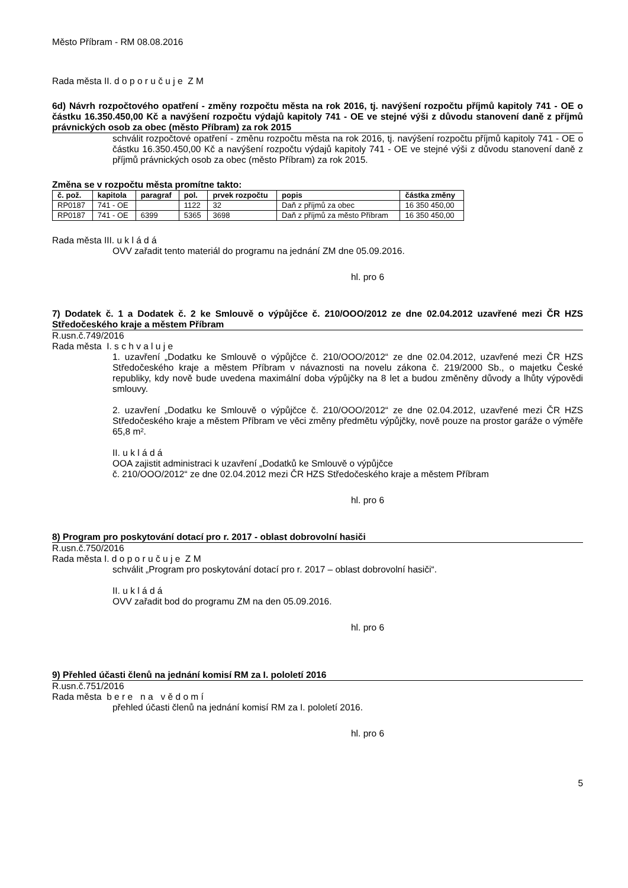Město Příbram - RM 08.08.2016
Rada města II. d o p o r u č u j e Z M
6d) Návrh rozpočtového opatření - změny rozpočtu města na rok 2016, tj. navýšení rozpočtu příjmů kapitoly 741 - OE o částku 16.350.450,00 Kč a navýšení rozpočtu výdajů kapitoly 741 - OE ve stejné výši z důvodu stanovení daně z příjmů právnických osob za obec (město Příbram) za rok 2015
schválit rozpočtové opatření - změnu rozpočtu města na rok 2016, tj. navýšení rozpočtu příjmů kapitoly 741 - OE o částku 16.350.450,00 Kč a navýšení rozpočtu výdajů kapitoly 741 - OE ve stejné výši z důvodu stanovení daně z příjmů právnických osob za obec (město Příbram) za rok 2015.
Změna se v rozpočtu města promítne takto:
| č. pož. | kapitola | paragraf | pol. | prvek rozpočtu | popis | částka změny |
| --- | --- | --- | --- | --- | --- | --- |
| RP0187 | 741 - OE | | 1122 | 32 | Daň z příjmů za obec | 16 350 450,00 |
| RP0187 | 741 - OE | 6399 | 5365 | 3698 | Daň z příjmů za město Příbram | 16 350 450,00 |
Rada města III. u k l á d á
OVV zařadit tento materiál do programu na jednání ZM dne 05.09.2016.
hl. pro 6
7) Dodatek č. 1 a Dodatek č. 2 ke Smlouvě o výpůjčce č. 210/OOO/2012 ze dne 02.04.2012 uzavřené mezi ČR HZS Středočeského kraje a městem Příbram
R.usn.č.749/2016
Rada města I. s c h v a l u j e
1. uzavření „Dodatku ke Smlouvě o výpůjčce č. 210/OOO/2012“ ze dne 02.04.2012, uzavřené mezi ČR HZS Středočeského kraje a městem Příbram v návaznosti na novelu zákona č. 219/2000 Sb., o majetku České republiky, kdy nově bude uvedena maximální doba výpůjčky na 8 let a budou změněny důvody a lhůty výpovědi smlouvy.
2. uzavření „Dodatku ke Smlouvě o výpůjčce č. 210/OOO/2012“ ze dne 02.04.2012, uzavřené mezi ČR HZS Středočeského kraje a městem Příbram ve věci změny předmětu výpůjčky, nově pouze na prostor garáže o výměře 65,8 m².
II. u k l á d á
OOA zajistit administraci k uzavření „Dodatků ke Smlouvě o výpůjčce
č. 210/OOO/2012“ ze dne 02.04.2012 mezi ČR HZS Středočeského kraje a městem Příbram
hl. pro 6
8) Program pro poskytování dotací pro r. 2017 - oblast dobrovolní hasiči
R.usn.č.750/2016
Rada města I. d o p o r u č u j e Z M
schválit „Program pro poskytování dotací pro r. 2017 – oblast dobrovolní hasiči“.
II. u k l á d á
OVV zařadit bod do programu ZM na den 05.09.2016.
hl. pro 6
9) Přehled účasti členů na jednání komisí RM za I. pololetí 2016
R.usn.č.751/2016
Rada města b e r e n a v ě d o m í
přehled účasti členů na jednání komisí RM za I. pololetí 2016.
hl. pro 6
5